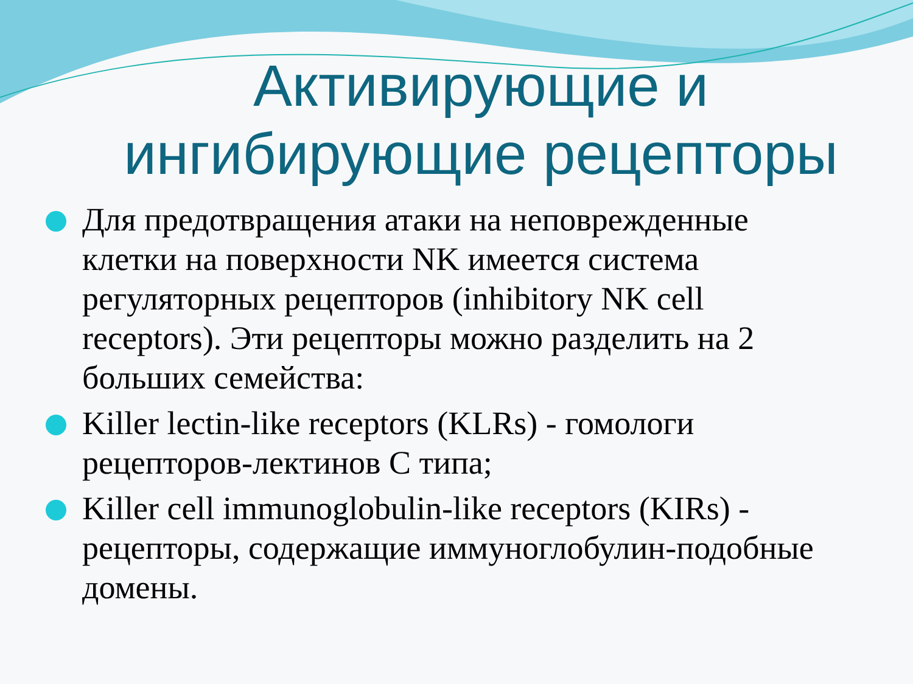Активирующие и
ингибирующие рецепторы
Для предотвращения атаки на неповрежденные клетки на поверхности NK имеется система регуляторных рецепторов (inhibitory NK cell receptors). Эти рецепторы можно разделить на 2 больших семейства:
Killer lectin-like receptors (KLRs) - гомологи рецепторов-лектинов С типа;
Killer cell immunoglobulin-like receptors (KIRs) - рецепторы, содержащие иммуноглобулин-подобные домены.